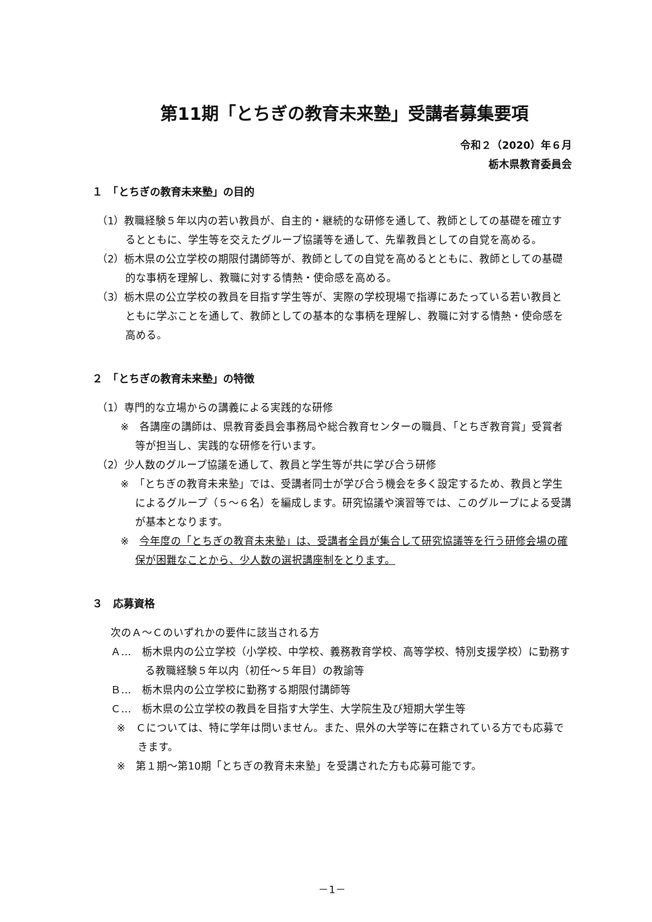第11期「とちぎの教育未来塾」受講者募集要項
令和２（2020）年６月
栃木県教育委員会
１　「とちぎの教育未来塾」の目的
（1）教職経験５年以内の若い教員が、自主的・継続的な研修を通して、教師としての基礎を確立するとともに、学生等を交えたグループ協議等を通して、先輩教員としての自覚を高める。
（2）栃木県の公立学校の期限付講師等が、教師としての自覚を高めるとともに、教師としての基礎的な事柄を理解し、教職に対する情熱・使命感を高める。
（3）栃木県の公立学校の教員を目指す学生等が、実際の学校現場で指導にあたっている若い教員とともに学ぶことを通して、教師としての基本的な事柄を理解し、教職に対する情熱・使命感を高める。
２　「とちぎの教育未来塾」の特徴
（1）専門的な立場からの講義による実践的な研修
※　各講座の講師は、県教育委員会事務局や総合教育センターの職員、「とちぎ教育賞」受賞者等が担当し、実践的な研修を行います。
（2）少人数のグループ協議を通して、教員と学生等が共に学び合う研修
※　「とちぎの教育未来塾」では、受講者同士が学び合う機会を多く設定するため、教員と学生によるグループ（５～６名）を編成します。研究協議や演習等では、このグループによる受講が基本となります。
※　今年度の「とちぎの教育未来塾」は、受講者全員が集合して研究協議等を行う研修会場の確保が困難なことから、少人数の選択講座制をとります。
３　応募資格
次のＡ～Ｃのいずれかの要件に該当される方
Ａ…　栃木県内の公立学校（小学校、中学校、義務教育学校、高等学校、特別支援学校）に勤務する教職経験５年以内（初任～５年目）の教諭等
Ｂ…　栃木県内の公立学校に勤務する期限付講師等
Ｃ…　栃木県の公立学校の教員を目指す大学生、大学院生及び短期大学生等
※　Ｃについては、特に学年は問いません。また、県外の大学等に在籍されている方でも応募できます。
※　第１期～第10期「とちぎの教育未来塾」を受講された方も応募可能です。
－1－